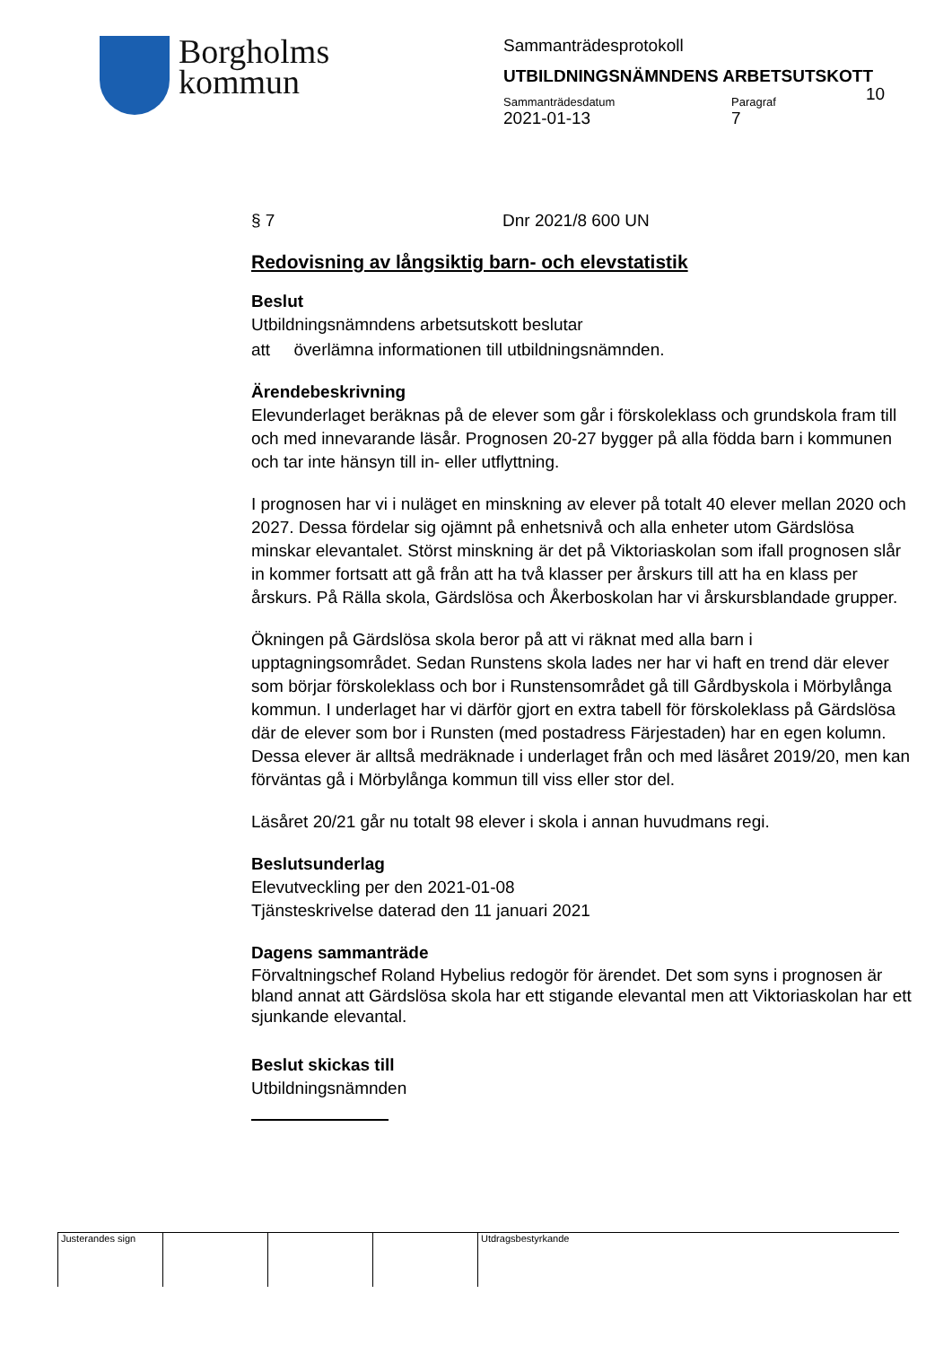Borgholms
kommun
Sammanträdesprotokoll
UTBILDNINGSNÄMNDENS ARBETSUTSKOTT
Sammanträdesdatum
2021-01-13
Paragraf
7
10
§ 7 Dnr 2021/8 600 UN
Redovisning av långsiktig barn- och elevstatistik
Beslut
Utbildningsnämndens arbetsutskott beslutar
att överlämna informationen till utbildningsnämnden.
Ärendebeskrivning
Elevunderlaget beräknas på de elever som går i förskoleklass och grundskola fram till och med innevarande läsår. Prognosen 20-27 bygger på alla födda barn i kommunen och tar inte hänsyn till in- eller utflyttning.
I prognosen har vi i nuläget en minskning av elever på totalt 40 elever mellan 2020 och 2027. Dessa fördelar sig ojämnt på enhetsnivå och alla enheter utom Gärdslösa minskar elevantalet. Störst minskning är det på Viktoriaskolan som ifall prognosen slår in kommer fortsatt att gå från att ha två klasser per årskurs till att ha en klass per årskurs. På Rälla skola, Gärdslösa och Åkerboskolan har vi årskursblandade grupper.
Ökningen på Gärdslösa skola beror på att vi räknat med alla barn i upptagningsområdet. Sedan Runstens skola lades ner har vi haft en trend där elever som börjar förskoleklass och bor i Runstensområdet gå till Gårdbyskola i Mörbylånga kommun. I underlaget har vi därför gjort en extra tabell för förskoleklass på Gärdslösa där de elever som bor i Runsten (med postadress Färjestaden) har en egen kolumn. Dessa elever är alltså medräknade i underlaget från och med läsåret 2019/20, men kan förväntas gå i Mörbylånga kommun till viss eller stor del.
Läsåret 20/21 går nu totalt 98 elever i skola i annan huvudmans regi.
Beslutsunderlag
Elevutveckling per den 2021-01-08
Tjänsteskrivelse daterad den 11 januari 2021
Dagens sammanträde
Förvaltningschef Roland Hybelius redogör för ärendet. Det som syns i prognosen är bland annat att Gärdslösa skola har ett stigande elevantal men att Viktoriaskolan har ett sjunkande elevantal.
Beslut skickas till
Utbildningsnämnden
Justerandes sign Utdragsbestyrkande